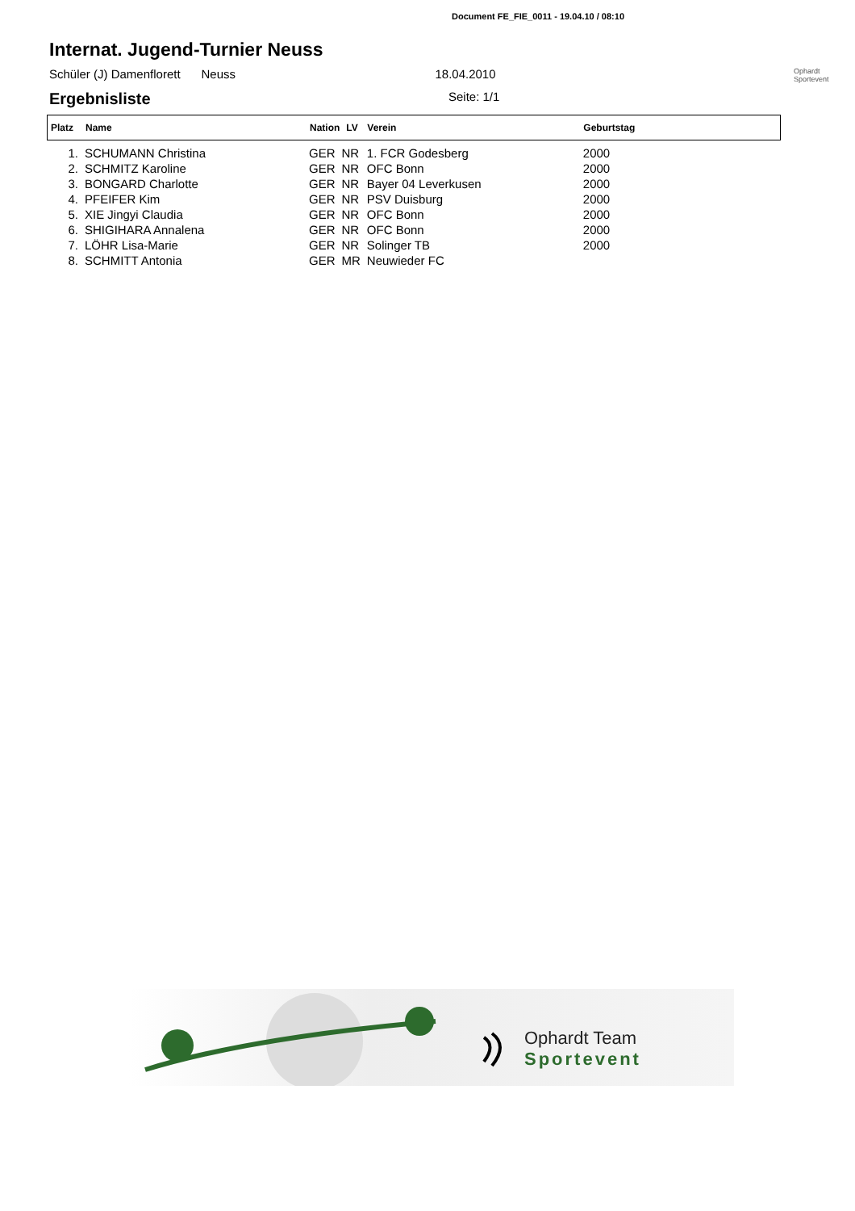Document FE_FIE_0011 - 19.04.10 / 08:10
Internat. Jugend-Turnier Neuss
Schüler (J) Damenflorett Neuss 18.04.2010 Ophardt Sportevent
Ergebnisliste Seite: 1/1
| Platz | Name | Nation | LV | Verein | Geburtstag |
| --- | --- | --- | --- | --- | --- |
| 1. | SCHUMANN Christina | GER | NR | 1. FCR Godesberg | 2000 |
| 2. | SCHMITZ Karoline | GER | NR | OFC Bonn | 2000 |
| 3. | BONGARD Charlotte | GER | NR | Bayer 04 Leverkusen | 2000 |
| 4. | PFEIFER Kim | GER | NR | PSV Duisburg | 2000 |
| 5. | XIE Jingyi Claudia | GER | NR | OFC Bonn | 2000 |
| 6. | SHIGIHARA Annalena | GER | NR | OFC Bonn | 2000 |
| 7. | LÖHR Lisa-Marie | GER | NR | Solinger TB | 2000 |
| 8. | SCHMITT Antonia | GER | MR | Neuwieder FC | |
Ophardt Team
Sportevent